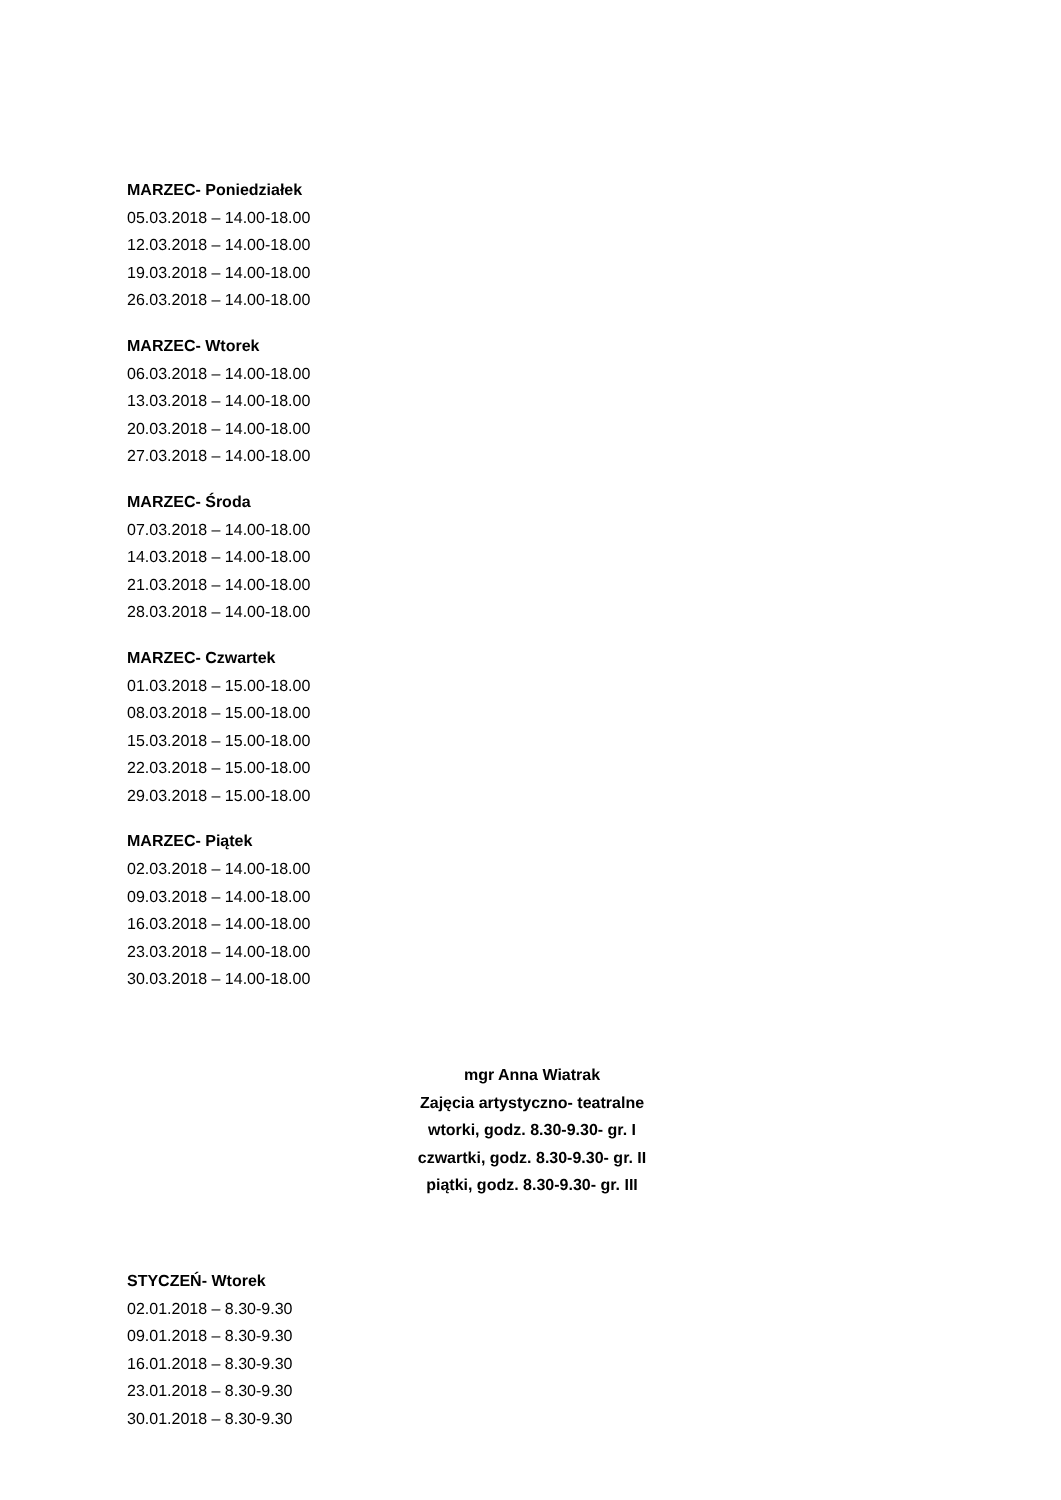MARZEC- Poniedziałek
05.03.2018 – 14.00-18.00
12.03.2018 – 14.00-18.00
19.03.2018 – 14.00-18.00
26.03.2018 – 14.00-18.00
MARZEC- Wtorek
06.03.2018 – 14.00-18.00
13.03.2018 – 14.00-18.00
20.03.2018 – 14.00-18.00
27.03.2018 – 14.00-18.00
MARZEC- Środa
07.03.2018 – 14.00-18.00
14.03.2018 – 14.00-18.00
21.03.2018 – 14.00-18.00
28.03.2018 – 14.00-18.00
MARZEC- Czwartek
01.03.2018 – 15.00-18.00
08.03.2018 – 15.00-18.00
15.03.2018 – 15.00-18.00
22.03.2018 – 15.00-18.00
29.03.2018 – 15.00-18.00
MARZEC- Piątek
02.03.2018 – 14.00-18.00
09.03.2018 – 14.00-18.00
16.03.2018 – 14.00-18.00
23.03.2018 – 14.00-18.00
30.03.2018 – 14.00-18.00
mgr Anna Wiatrak
Zajęcia artystyczno- teatralne
wtorki, godz. 8.30-9.30- gr. I
czwartki, godz. 8.30-9.30- gr. II
piątki, godz. 8.30-9.30- gr. III
STYCZEŃ- Wtorek
02.01.2018 – 8.30-9.30
09.01.2018 – 8.30-9.30
16.01.2018 – 8.30-9.30
23.01.2018 – 8.30-9.30
30.01.2018 – 8.30-9.30